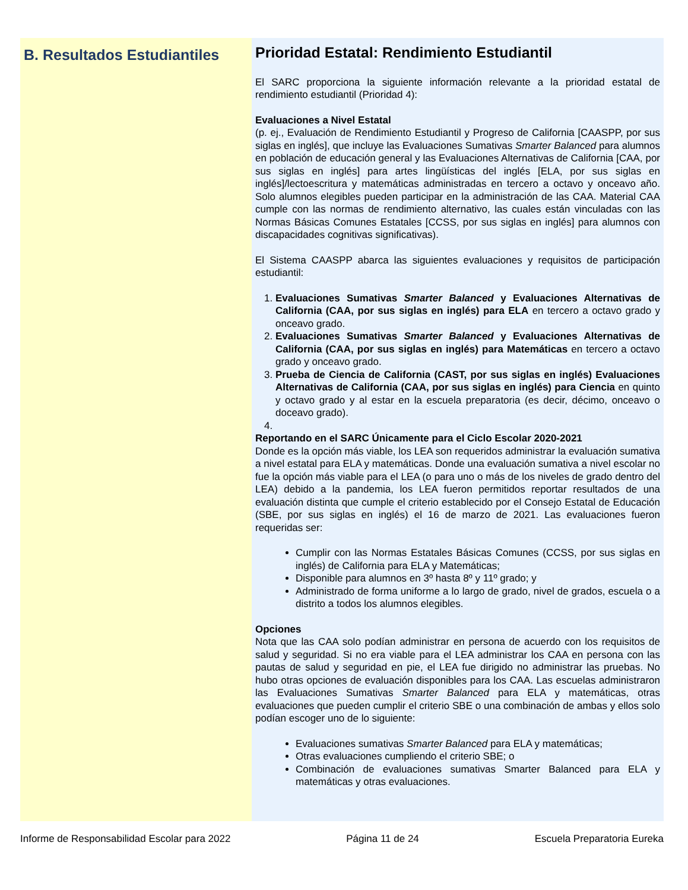B. Resultados Estudiantiles
Prioridad Estatal: Rendimiento Estudiantil
El SARC proporciona la siguiente información relevante a la prioridad estatal de rendimiento estudiantil (Prioridad 4):
Evaluaciones a Nivel Estatal
(p. ej., Evaluación de Rendimiento Estudiantil y Progreso de California [CAASPP, por sus siglas en inglés], que incluye las Evaluaciones Sumativas Smarter Balanced para alumnos en población de educación general y las Evaluaciones Alternativas de California [CAA, por sus siglas en inglés] para artes lingüísticas del inglés [ELA, por sus siglas en inglés]/lectoescritura y matemáticas administradas en tercero a octavo y onceavo año. Solo alumnos elegibles pueden participar en la administración de las CAA. Material CAA cumple con las normas de rendimiento alternativo, las cuales están vinculadas con las Normas Básicas Comunes Estatales [CCSS, por sus siglas en inglés] para alumnos con discapacidades cognitivas significativas).
El Sistema CAASPP abarca las siguientes evaluaciones y requisitos de participación estudiantil:
1. Evaluaciones Sumativas Smarter Balanced y Evaluaciones Alternativas de California (CAA, por sus siglas en inglés) para ELA en tercero a octavo grado y onceavo grado.
2. Evaluaciones Sumativas Smarter Balanced y Evaluaciones Alternativas de California (CAA, por sus siglas en inglés) para Matemáticas en tercero a octavo grado y onceavo grado.
3. Prueba de Ciencia de California (CAST, por sus siglas en inglés) Evaluaciones Alternativas de California (CAA, por sus siglas en inglés) para Ciencia en quinto y octavo grado y al estar en la escuela preparatoria (es decir, décimo, onceavo o doceavo grado).
Reportando en el SARC Únicamente para el Ciclo Escolar 2020-2021
Donde es la opción más viable, los LEA son requeridos administrar la evaluación sumativa a nivel estatal para ELA y matemáticas. Donde una evaluación sumativa a nivel escolar no fue la opción más viable para el LEA (o para uno o más de los niveles de grado dentro del LEA) debido a la pandemia, los LEA fueron permitidos reportar resultados de una evaluación distinta que cumple el criterio establecido por el Consejo Estatal de Educación (SBE, por sus siglas en inglés) el 16 de marzo de 2021. Las evaluaciones fueron requeridas ser:
Cumplir con las Normas Estatales Básicas Comunes (CCSS, por sus siglas en inglés) de California para ELA y Matemáticas;
Disponible para alumnos en 3º hasta 8º y 11º grado; y
Administrado de forma uniforme a lo largo de grado, nivel de grados, escuela o a distrito a todos los alumnos elegibles.
Opciones
Nota que las CAA solo podían administrar en persona de acuerdo con los requisitos de salud y seguridad. Si no era viable para el LEA administrar los CAA en persona con las pautas de salud y seguridad en pie, el LEA fue dirigido no administrar las pruebas. No hubo otras opciones de evaluación disponibles para los CAA. Las escuelas administraron las Evaluaciones Sumativas Smarter Balanced para ELA y matemáticas, otras evaluaciones que pueden cumplir el criterio SBE o una combinación de ambas y ellos solo podían escoger uno de lo siguiente:
Evaluaciones sumativas Smarter Balanced para ELA y matemáticas;
Otras evaluaciones cumpliendo el criterio SBE; o
Combinación de evaluaciones sumativas Smarter Balanced para ELA y matemáticas y otras evaluaciones.
Informe de Responsabilidad Escolar para 2022 Página 11 de 24 Escuela Preparatoria Eureka